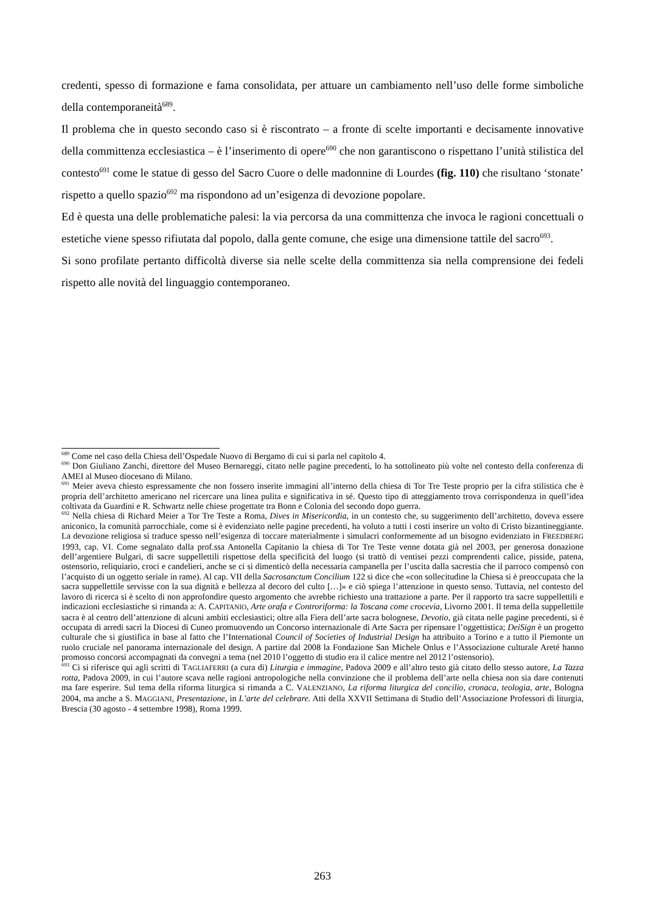credenti, spesso di formazione e fama consolidata, per attuare un cambiamento nell’uso delle forme simboliche della contemporaneità<sup>689</sup>.
Il problema che in questo secondo caso si è riscontrato – a fronte di scelte importanti e decisamente innovative della committenza ecclesiastica – è l’inserimento di opere<sup>690</sup> che non garantiscono o rispettano l’unità stilistica del contesto<sup>691</sup> come le statue di gesso del Sacro Cuore o delle madonnine di Lourdes (fig. 110) che risultano ‘stonate’ rispetto a quello spazio<sup>692</sup> ma rispondono ad un’esigenza di devozione popolare.
Ed è questa una delle problematiche palesi: la via percorsa da una committenza che invoca le ragioni concettuali o estetiche viene spesso rifiutata dal popolo, dalla gente comune, che esige una dimensione tattile del sacro<sup>693</sup>.
Si sono profilate pertanto difficoltà diverse sia nelle scelte della committenza sia nella comprensione dei fedeli rispetto alle novità del linguaggio contemporaneo.
<sup>689</sup> Come nel caso della Chiesa dell’Ospedale Nuovo di Bergamo di cui si parla nel capitolo 4.
<sup>690</sup> Don Giuliano Zanchi, direttore del Museo Bernareggi, citato nelle pagine precedenti, lo ha sottolineato più volte nel contesto della conferenza di AMEI al Museo diocesano di Milano.
<sup>691</sup> Meier aveva chiesto espressamente che non fossero inserite immagini all’interno della chiesa di Tor Tre Teste proprio per la cifra stilistica che è propria dell’architetto americano nel ricercare una linea pulita e significativa in sé. Questo tipo di atteggiamento trova corrispondenza in quell’idea coltivata da Guardini e R. Schwartz nelle chiese progettate tra Bonn e Colonia del secondo dopo guerra.
<sup>692</sup> Nella chiesa di Richard Meier a Tor Tre Teste a Roma, Dives in Misericordia, in un contesto che, su suggerimento dell’architetto, doveva essere aniconico, la comunità parrocchiale, come si è evidenziato nelle pagine precedenti, ha voluto a tutti i costi inserire un volto di Cristo bizantineggiante. La devozione religiosa si traduce spesso nell’esigenza di toccare materialmente i simulacri conformemente ad un bisogno evidenziato in FREEDBERG 1993, cap. VI. Come segnalato dalla prof.ssa Antonella Capitanio la chiesa di Tor Tre Teste venne dotata già nel 2003, per generosa donazione dell’argentiere Bulgari, di sacre suppellettili rispettose della specificità del luogo (si trattò di ventisei pezzi comprendenti calice, pisside, patena, ostensorio, reliquiario, croci e candelieri, anche se ci si dimenticò della necessaria campanella per l’uscita dalla sacrestia che il parroco compensò con l’acquisto di un oggetto seriale in rame). Al cap. VII della Sacrosanctum Concilium 122 si dice che «con sollecitudine la Chiesa si è preoccupata che la sacra suppellettile servisse con la sua dignità e bellezza al decoro del culto […]» e ciò spiega l’attenzione in questo senso. Tuttavia, nel contesto del lavoro di ricerca si è scelto di non approfondire questo argomento che avrebbe richiesto una trattazione a parte. Per il rapporto tra sacre suppellettili e indicazioni ecclesiastiche si rimanda a: A. CAPITANIO, Arte orafa e Controriforma: la Toscana come crocevia, Livorno 2001. Il tema della suppellettile sacra è al centro dell’attenzione di alcuni ambiti ecclesiastici; oltre alla Fiera dell’arte sacra bolognese, Devotio, già citata nelle pagine precedenti, si è occupata di arredi sacri la Diocesi di Cuneo promuovendo un Concorso internazionale di Arte Sacra per ripensare l’oggettistica; DeiSign è un progetto culturale che si giustifica in base al fatto che l’International Council of Societies of Industrial Design ha attribuito a Torino e a tutto il Piemonte un ruolo cruciale nel panorama internazionale del design. A partire dal 2008 la Fondazione San Michele Onlus e l’Associazione culturale Areté hanno promosso concorsi accompagnati da convegni a tema (nel 2010 l’oggetto di studio era il calice mentre nel 2012 l’ostensorio).
<sup>693</sup> Ci si riferisce qui agli scritti di TAGLIAFERRI (a cura di) Liturgia e immagine, Padova 2009 e all’altro testo già citato dello stesso autore, La Tazza rotta, Padova 2009, in cui l’autore scava nelle ragioni antropologiche nella convinzione che il problema dell’arte nella chiesa non sia dare contenuti ma fare esperire. Sul tema della riforma liturgica si rimanda a C. VALENZIANO, La riforma liturgica del concilio, cronaca, teologia, arte, Bologna 2004, ma anche a S. MAGGIANI, Presentazione, in L’arte del celebrare. Atti della XXVII Settimana di Studio dell’Associazione Professori di liturgia, Brescia (30 agosto - 4 settembre 1998), Roma 1999.
263